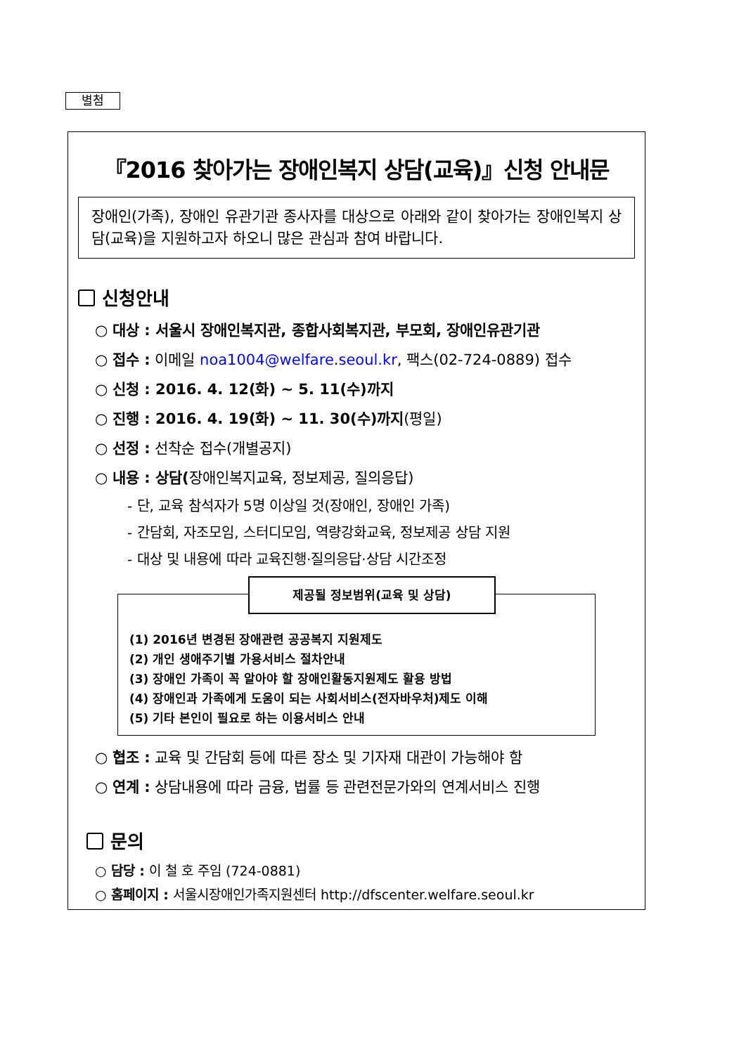별첨
『2016 찾아가는 장애인복지 상담(교육)』신청 안내문
장애인(가족), 장애인 유관기관 종사자를 대상으로 아래와 같이 찾아가는 장애인복지 상담(교육)을 지원하고자 하오니 많은 관심과 참여 바랍니다.
신청안내
○ 대상 : 서울시 장애인복지관, 종합사회복지관, 부모회, 장애인유관기관
○ 접수 : 이메일 noa1004@welfare.seoul.kr, 팩스(02-724-0889) 접수
○ 신청 : 2016. 4. 12(화) ~ 5. 11(수)까지
○ 진행 : 2016. 4. 19(화) ~ 11. 30(수)까지(평일)
○ 선정 : 선착순 접수(개별공지)
○ 내용 : 상담(장애인복지교육, 정보제공, 질의응답)
- 단, 교육 참석자가 5명 이상일 것(장애인, 장애인 가족)
- 간담회, 자조모임, 스터디모임, 역량강화교육, 정보제공 상담 지원
- 대상 및 내용에 따라 교육진행·질의응답·상담 시간조정
제공될 정보범위(교육 및 상담)
(1) 2016년 변경된 장애관련 공공복지 지원제도
(2) 개인 생애주기별 가용서비스 절차안내
(3) 장애인 가족이 꼭 알아야 할 장애인활동지원제도 활용 방법
(4) 장애인과 가족에게 도움이 되는 사회서비스(전자바우처)제도 이해
(5) 기타 본인이 필요로 하는 이용서비스 안내
○ 협조 : 교육 및 간담회 등에 따른 장소 및 기자재 대관이 가능해야 함
○ 연계 : 상담내용에 따라 금융, 법률 등 관련전문가와의 연계서비스 진행
문의
○ 담당 : 이 철 호 주임 (724-0881)
○ 홈페이지 : 서울시장애인가족지원센터 http://dfscenter.welfare.seoul.kr